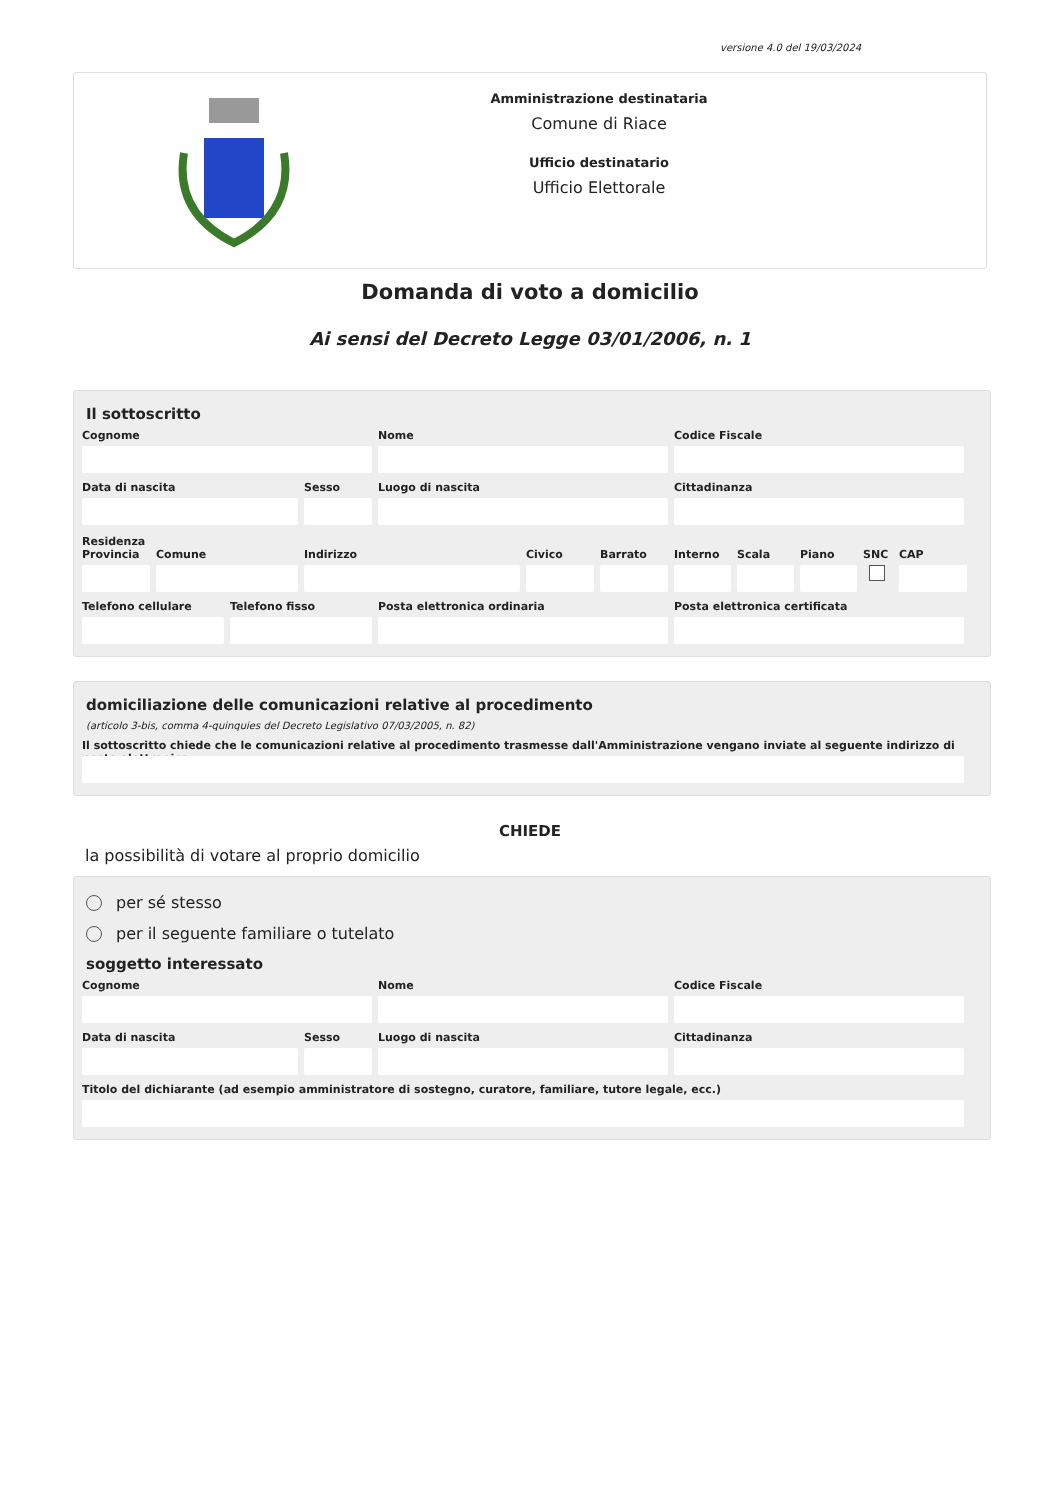versione 4.0 del 19/03/2024
Amministrazione destinataria
Comune di Riace
Ufficio destinatario
Ufficio Elettorale
Domanda di voto a domicilio
Ai sensi del Decreto Legge 03/01/2006, n. 1
Il sottoscritto
Cognome Nome Codice Fiscale
Data di nascita Sesso Luogo di nascita Cittadinanza
Residenza
Provincia
Comune Indirizzo Civico Barrato Interno
Scala Piano SNC CAP
Telefono cellulare
Telefono fisso Posta elettronica ordinaria Posta elettronica certificata
domiciliazione delle comunicazioni relative al procedimento
(articolo 3-bis, comma 4-quinquies del Decreto Legislativo 07/03/2005, n. 82)
Il sottoscritto chiede che le comunicazioni relative al procedimento trasmesse dall'Amministrazione vengano inviate al seguente indirizzo di posta elettronica
CHIEDE
la possibilità di votare al proprio domicilio
per sé stesso
per il seguente familiare o tutelato
soggetto interessato
Cognome Nome Codice Fiscale
Data di nascita Sesso Luogo di nascita Cittadinanza
Titolo del dichiarante (ad esempio amministratore di sostegno, curatore, familiare, tutore legale, ecc.)